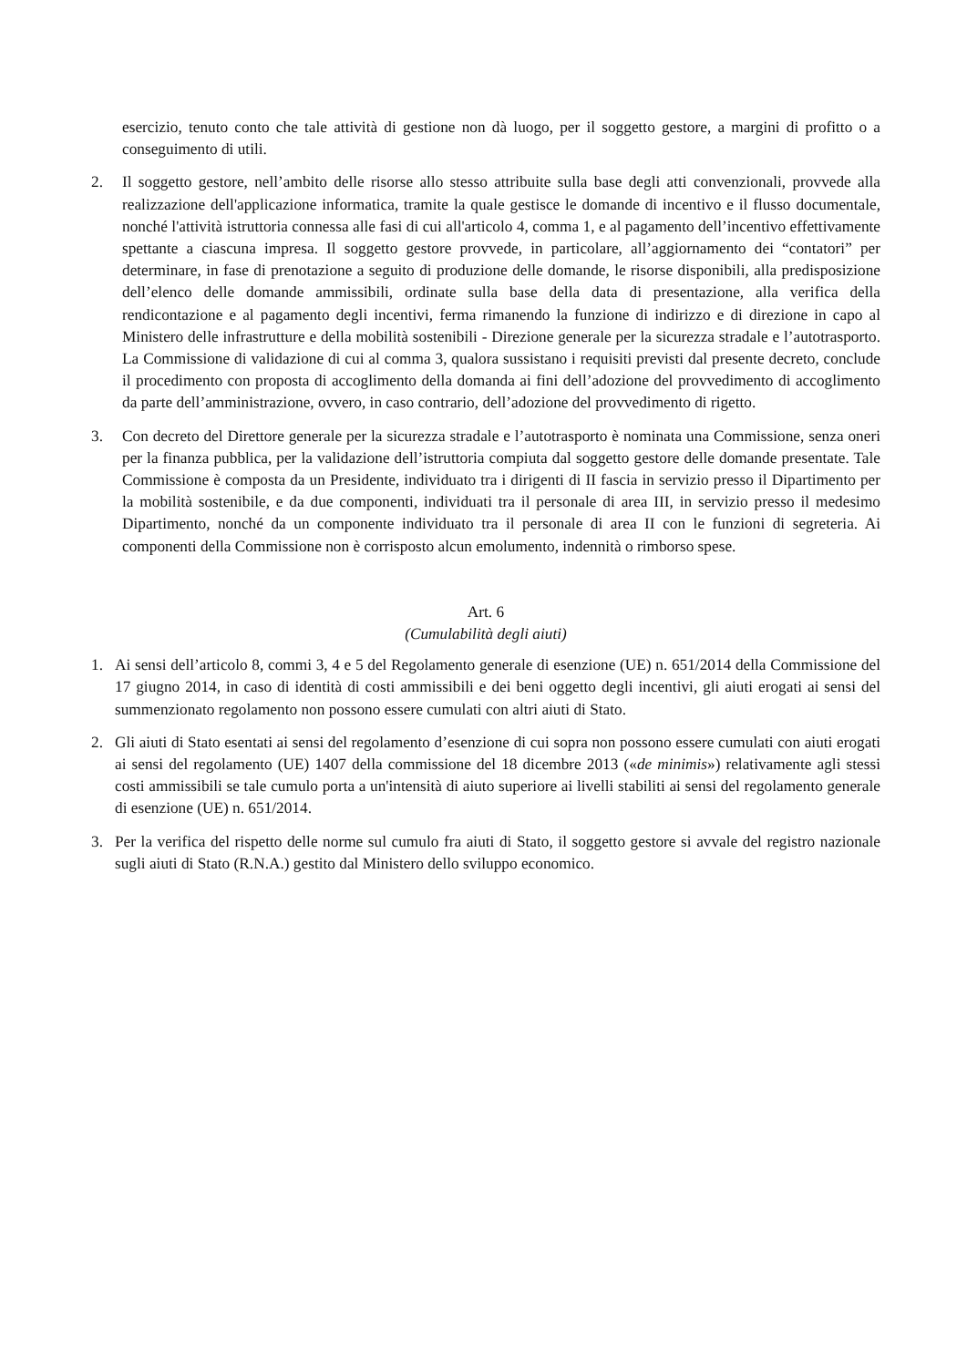esercizio, tenuto conto che tale attività di gestione non dà luogo, per il soggetto gestore, a margini di profitto o a conseguimento di utili.
2. Il soggetto gestore, nell’ambito delle risorse allo stesso attribuite sulla base degli atti convenzionali, provvede alla realizzazione dell'applicazione informatica, tramite la quale gestisce le domande di incentivo e il flusso documentale, nonché l'attività istruttoria connessa alle fasi di cui all'articolo 4, comma 1, e al pagamento dell’incentivo effettivamente spettante a ciascuna impresa. Il soggetto gestore provvede, in particolare, all’aggiornamento dei “contatori” per determinare, in fase di prenotazione a seguito di produzione delle domande, le risorse disponibili, alla predisposizione dell’elenco delle domande ammissibili, ordinate sulla base della data di presentazione, alla verifica della rendicontazione e al pagamento degli incentivi, ferma rimanendo la funzione di indirizzo e di direzione in capo al Ministero delle infrastrutture e della mobilità sostenibili - Direzione generale per la sicurezza stradale e l’autotrasporto. La Commissione di validazione di cui al comma 3, qualora sussistano i requisiti previsti dal presente decreto, conclude il procedimento con proposta di accoglimento della domanda ai fini dell’adozione del provvedimento di accoglimento da parte dell’amministrazione, ovvero, in caso contrario, dell’adozione del provvedimento di rigetto.
3. Con decreto del Direttore generale per la sicurezza stradale e l’autotrasporto è nominata una Commissione, senza oneri per la finanza pubblica, per la validazione dell’istruttoria compiuta dal soggetto gestore delle domande presentate. Tale Commissione è composta da un Presidente, individuato tra i dirigenti di II fascia in servizio presso il Dipartimento per la mobilità sostenibile, e da due componenti, individuati tra il personale di area III, in servizio presso il medesimo Dipartimento, nonché da un componente individuato tra il personale di area II con le funzioni di segreteria. Ai componenti della Commissione non è corrisposto alcun emolumento, indennità o rimborso spese.
Art. 6
(Cumulabilità degli aiuti)
1. Ai sensi dell’articolo 8, commi 3, 4 e 5 del Regolamento generale di esenzione (UE) n. 651/2014 della Commissione del 17 giugno 2014, in caso di identità di costi ammissibili e dei beni oggetto degli incentivi, gli aiuti erogati ai sensi del summenzionato regolamento non possono essere cumulati con altri aiuti di Stato.
2. Gli aiuti di Stato esentati ai sensi del regolamento d’esenzione di cui sopra non possono essere cumulati con aiuti erogati ai sensi del regolamento (UE) 1407 della commissione del 18 dicembre 2013 («de minimis») relativamente agli stessi costi ammissibili se tale cumulo porta a un'intensità di aiuto superiore ai livelli stabiliti ai sensi del regolamento generale di esenzione (UE) n. 651/2014.
3. Per la verifica del rispetto delle norme sul cumulo fra aiuti di Stato, il soggetto gestore si avvale del registro nazionale sugli aiuti di Stato (R.N.A.) gestito dal Ministero dello sviluppo economico.